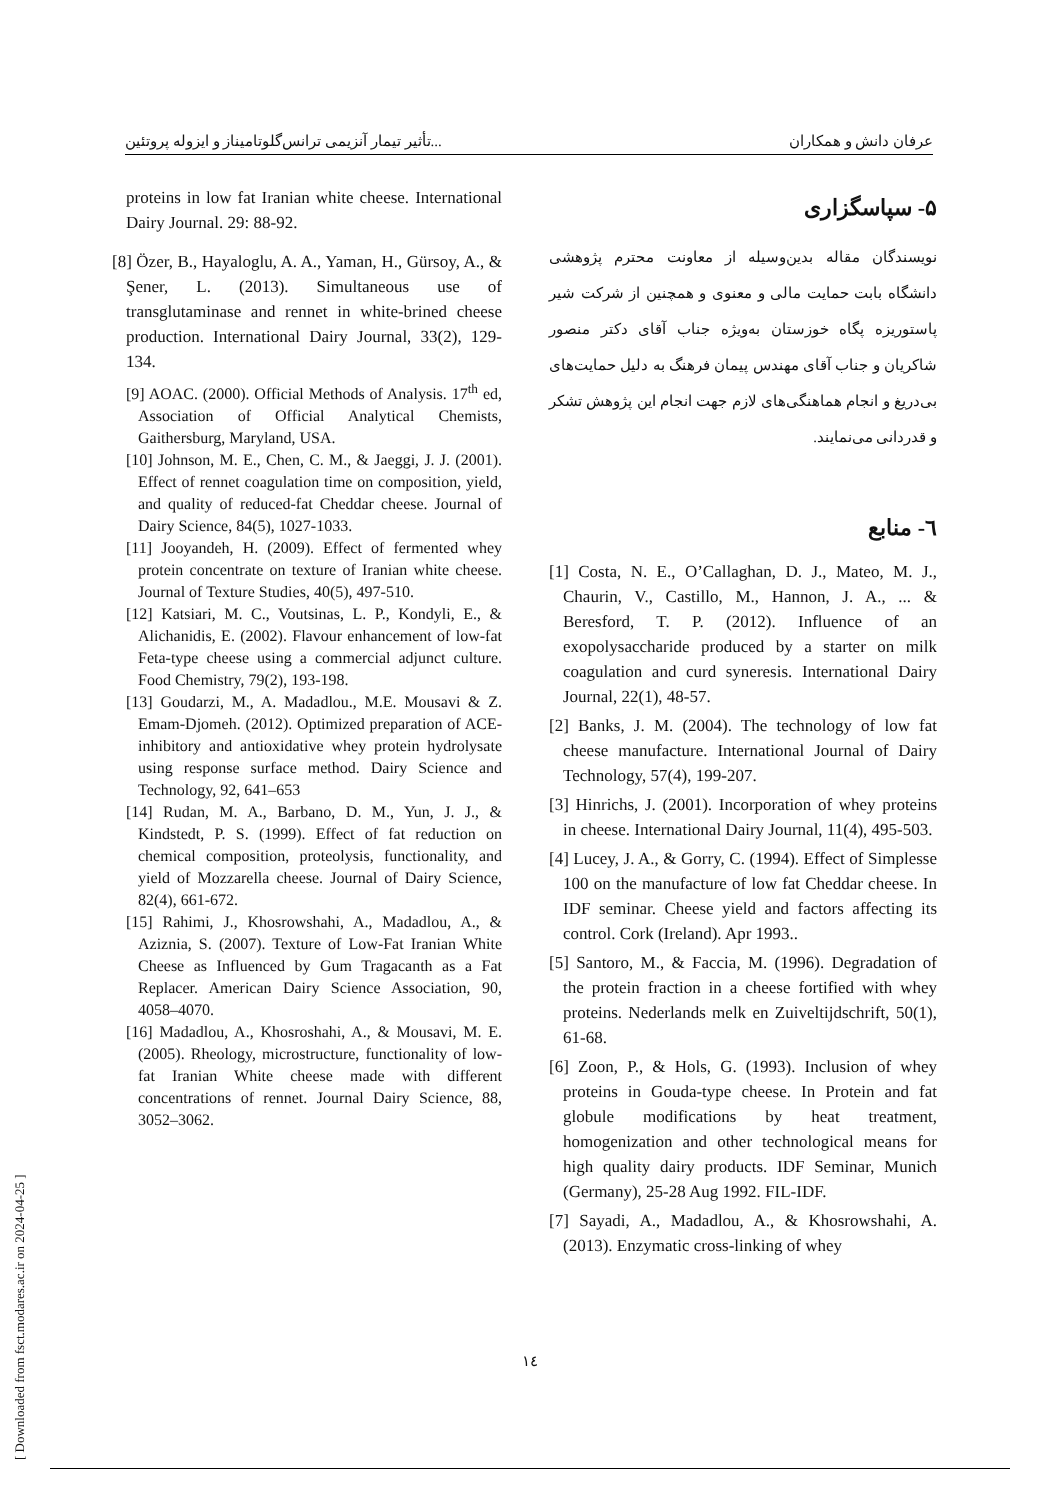تأثیر تیمار آنزیمی ترانس‌گلوتامیناز و ایزوله پروتئین... عرفان دانش و همکاران
۵- سپاسگزاری
نویسندگان مقاله بدین‌وسیله از معاونت محترم پژوهشی دانشگاه بابت حمایت مالی و معنوی و همچنین از شرکت شیر پاستوریزه پگاه خوزستان به‌ویژه جناب آقای دکتر منصور شاکریان و جناب آقای مهندس پیمان فرهنگ به دلیل حمایت‌های بی‌دریغ و انجام هماهنگی‌های لازم جهت انجام این پژوهش تشکر و قدردانی می‌نمایند.
٦- منابع
[1] Costa, N. E., O’Callaghan, D. J., Mateo, M. J., Chaurin, V., Castillo, M., Hannon, J. A., ... & Beresford, T. P. (2012). Influence of an exopolysaccharide produced by a starter on milk coagulation and curd syneresis. International Dairy Journal, 22(1), 48-57.
[2] Banks, J. M. (2004). The technology of low fat cheese manufacture. International Journal of Dairy Technology, 57(4), 199-207.
[3] Hinrichs, J. (2001). Incorporation of whey proteins in cheese. International Dairy Journal, 11(4), 495-503.
[4] Lucey, J. A., & Gorry, C. (1994). Effect of Simplesse 100 on the manufacture of low fat Cheddar cheese. In IDF seminar. Cheese yield and factors affecting its control. Cork (Ireland). Apr 1993..
[5] Santoro, M., & Faccia, M. (1996). Degradation of the protein fraction in a cheese fortified with whey proteins. Nederlands melk en Zuiveltijdschrift, 50(1), 61-68.
[6] Zoon, P., & Hols, G. (1993). Inclusion of whey proteins in Gouda-type cheese. In Protein and fat globule modifications by heat treatment, homogenization and other technological means for high quality dairy products. IDF Seminar, Munich (Germany), 25-28 Aug 1992. FIL-IDF.
[7] Sayadi, A., Madadlou, A., & Khosrowshahi, A. (2013). Enzymatic cross-linking of whey
proteins in low fat Iranian white cheese. International Dairy Journal. 29: 88-92.
[8] Özer, B., Hayaloglu, A. A., Yaman, H., Gürsoy, A., & Şener, L. (2013). Simultaneous use of transglutaminase and rennet in white-brined cheese production. International Dairy Journal, 33(2), 129-134.
[9] AOAC. (2000). Official Methods of Analysis. 17<sup>th</sup> ed, Association of Official Analytical Chemists, Gaithersburg, Maryland, USA.
[10] Johnson, M. E., Chen, C. M., & Jaeggi, J. J. (2001). Effect of rennet coagulation time on composition, yield, and quality of reduced-fat Cheddar cheese. Journal of Dairy Science, 84(5), 1027-1033.
[11] Jooyandeh, H. (2009). Effect of fermented whey protein concentrate on texture of Iranian white cheese. Journal of Texture Studies, 40(5), 497-510.
[12] Katsiari, M. C., Voutsinas, L. P., Kondyli, E., & Alichanidis, E. (2002). Flavour enhancement of low-fat Feta-type cheese using a commercial adjunct culture. Food Chemistry, 79(2), 193-198.
[13] Goudarzi, M., A. Madadlou., M.E. Mousavi & Z. Emam-Djomeh. (2012). Optimized preparation of ACE-inhibitory and antioxidative whey protein hydrolysate using response surface method. Dairy Science and Technology, 92, 641–653
[14] Rudan, M. A., Barbano, D. M., Yun, J. J., & Kindstedt, P. S. (1999). Effect of fat reduction on chemical composition, proteolysis, functionality, and yield of Mozzarella cheese. Journal of Dairy Science, 82(4), 661-672.
[15] Rahimi, J., Khosrowshahi, A., Madadlou, A., & Aziznia, S. (2007). Texture of Low-Fat Iranian White Cheese as Influenced by Gum Tragacanth as a Fat Replacer. American Dairy Science Association, 90, 4058–4070.
[16] Madadlou, A., Khosroshahi, A., & Mousavi, M. E. (2005). Rheology, microstructure, functionality of low-fat Iranian White cheese made with different concentrations of rennet. Journal Dairy Science, 88, 3052–3062.
١٤
[ Downloaded from fsct.modares.ac.ir on 2024-04-25 ]